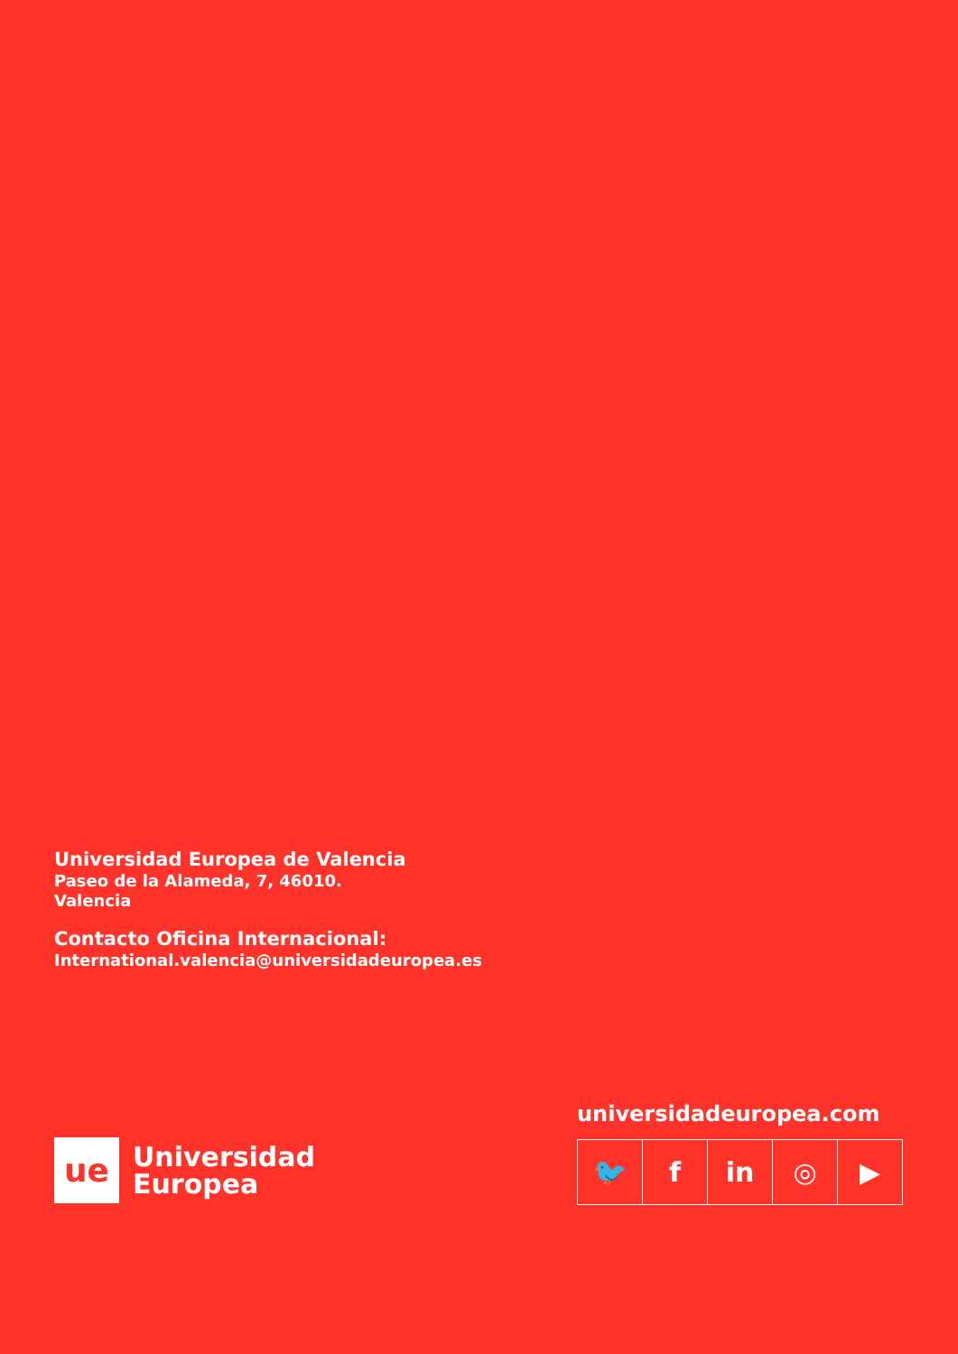Universidad Europea de Valencia
Paseo de la Alameda, 7, 46010.
Valencia
Contacto Oficina Internacional:
International.valencia@universidadeuropea.es
ue
Universidad
Europea
universidadeuropea.com
🐦 f in ◎ ▶